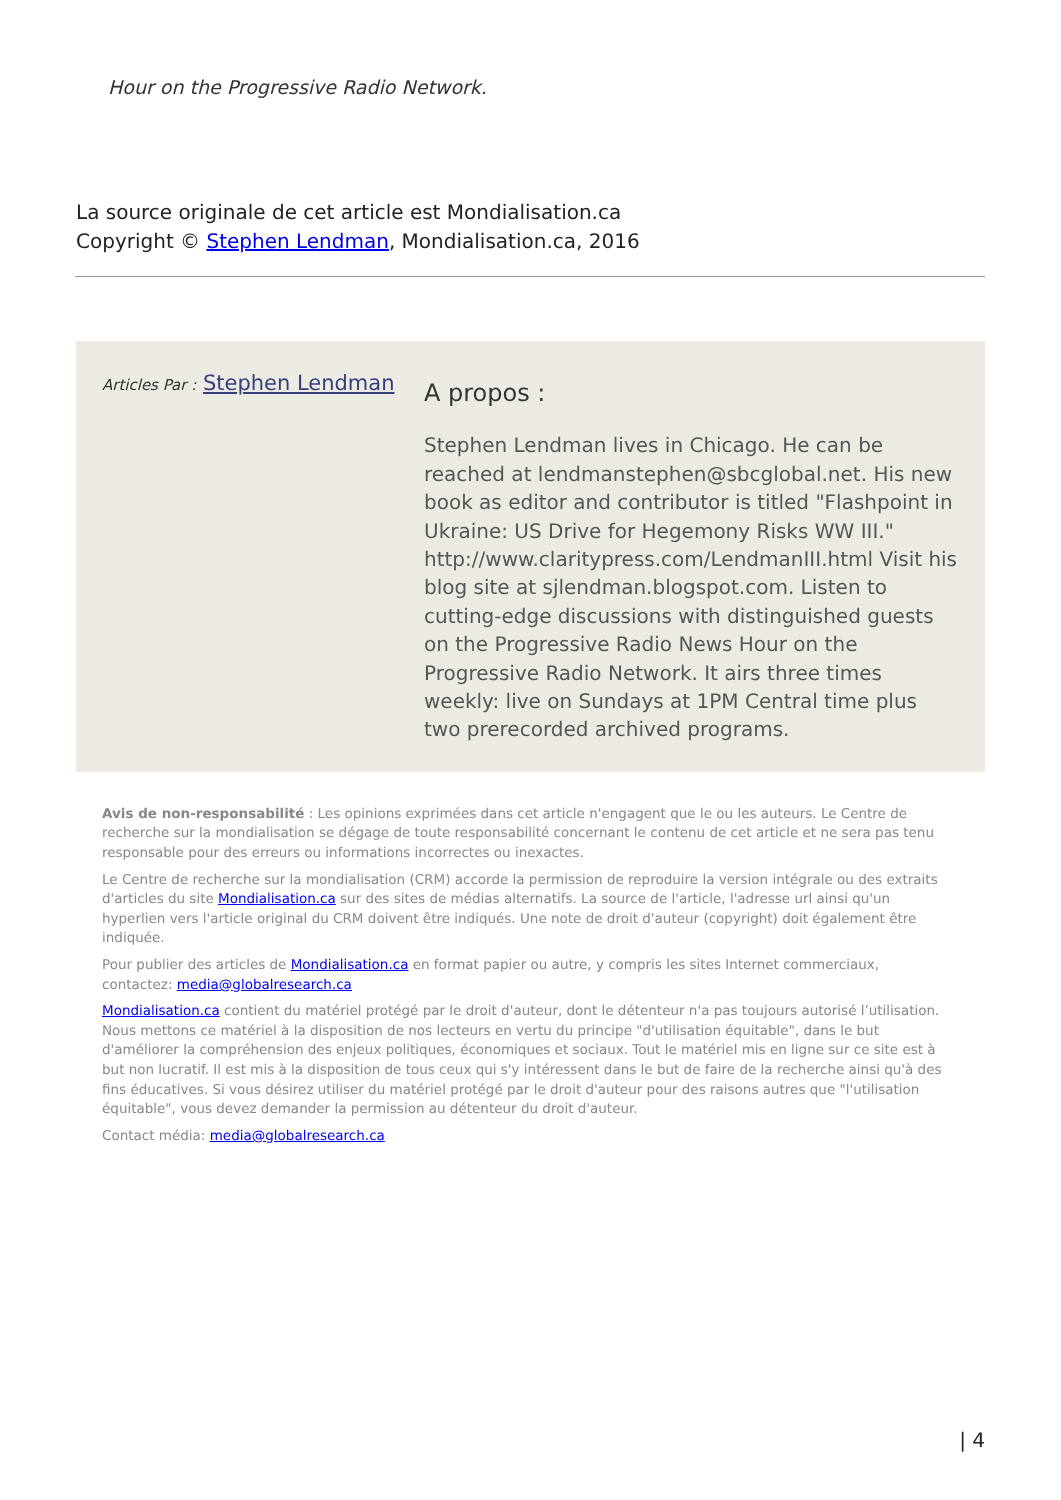Hour on the Progressive Radio Network.
La source originale de cet article est Mondialisation.ca
Copyright © Stephen Lendman, Mondialisation.ca, 2016
Articles Par : Stephen Lendman
A propos :
Stephen Lendman lives in Chicago. He can be reached at lendmanstephen@sbcglobal.net. His new book as editor and contributor is titled "Flashpoint in Ukraine: US Drive for Hegemony Risks WW III." http://www.claritypress.com/LendmanIII.html Visit his blog site at sjlendman.blogspot.com. Listen to cutting-edge discussions with distinguished guests on the Progressive Radio News Hour on the Progressive Radio Network. It airs three times weekly: live on Sundays at 1PM Central time plus two prerecorded archived programs.
Avis de non-responsabilité : Les opinions exprimées dans cet article n'engagent que le ou les auteurs. Le Centre de recherche sur la mondialisation se dégage de toute responsabilité concernant le contenu de cet article et ne sera pas tenu responsable pour des erreurs ou informations incorrectes ou inexactes.
Le Centre de recherche sur la mondialisation (CRM) accorde la permission de reproduire la version intégrale ou des extraits d'articles du site Mondialisation.ca sur des sites de médias alternatifs. La source de l'article, l'adresse url ainsi qu'un hyperlien vers l'article original du CRM doivent être indiqués. Une note de droit d'auteur (copyright) doit également être indiquée.
Pour publier des articles de Mondialisation.ca en format papier ou autre, y compris les sites Internet commerciaux, contactez: media@globalresearch.ca
Mondialisation.ca contient du matériel protégé par le droit d'auteur, dont le détenteur n'a pas toujours autorisé l’utilisation. Nous mettons ce matériel à la disposition de nos lecteurs en vertu du principe "d'utilisation équitable", dans le but d'améliorer la compréhension des enjeux politiques, économiques et sociaux. Tout le matériel mis en ligne sur ce site est à but non lucratif. Il est mis à la disposition de tous ceux qui s'y intéressent dans le but de faire de la recherche ainsi qu'à des fins éducatives. Si vous désirez utiliser du matériel protégé par le droit d'auteur pour des raisons autres que "l'utilisation équitable", vous devez demander la permission au détenteur du droit d'auteur.
Contact média: media@globalresearch.ca
| 4